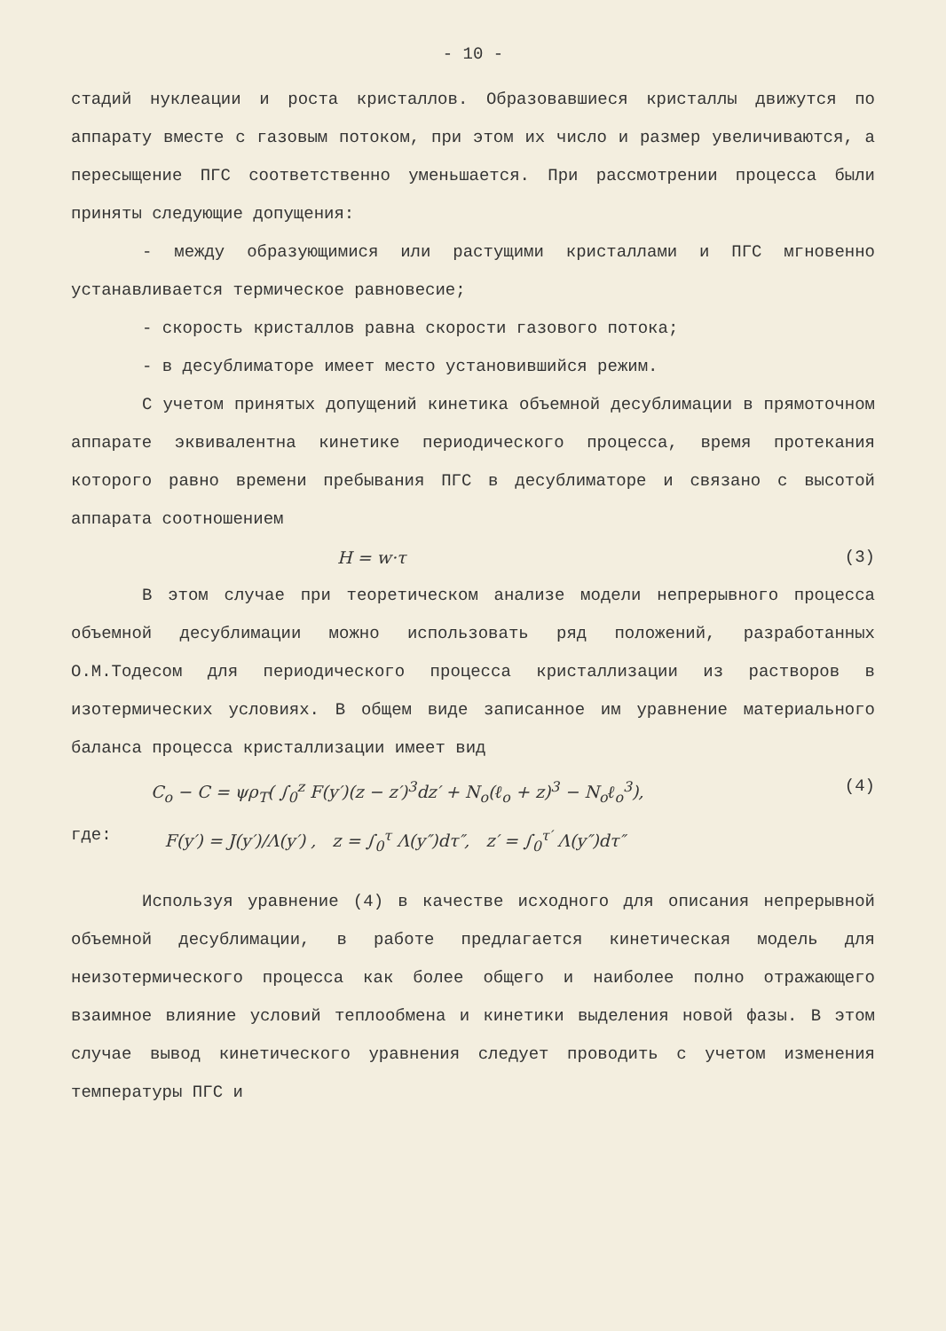- 10 -
стадий нуклеации и роста кристаллов. Образовавшиеся кристаллы движутся по аппарату вместе с газовым потоком, при этом их число и размер увеличиваются, а пересыщение ПГС соответственно уменьшается. При рассмотрении процесса были приняты следующие допущения:
- между образующимися или растущими кристаллами и ПГС мгновенно устанавливается термическое равновесие;
- скорость кристаллов равна скорости газового потока;
- в десублиматоре имеет место установившийся режим.
С учетом принятых допущений кинетика объемной десублимации в прямоточном аппарате эквивалентна кинетике периодического процесса, время протекания которого равно времени пребывания ПГС в десублиматоре и связано с высотой аппарата соотношением
H = w·τ (3)
В этом случае при теоретическом анализе модели непрерывного процесса объемной десублимации можно использовать ряд положений, разработанных О.М.Тодесом для периодического процесса кристаллизации из растворов в изотермических условиях. В общем виде записанное им уравнение материального баланса процесса кристаллизации имеет вид
C<sub>o</sub> − C = ψρ<sub>T</sub>( ∫<sub>0</sub><sup>z</sup> F(y′)(z − z′)<sup>3</sup>dz′ + N<sub>o</sub>(ℓ<sub>o</sub> + z)<sup>3</sup> − N<sub>o</sub>ℓ<sub>o</sub><sup>3</sup>), (4)
где: F(y′) = J(y′)/Λ(y′) , z = ∫<sub>0</sub><sup>τ</sup> Λ(y″)dτ″, z′ = ∫<sub>0</sub><sup>τ′</sup> Λ(y″)dτ″
Используя уравнение (4) в качестве исходного для описания непрерывной объемной десублимации, в работе предлагается кинетическая модель для неизотермического процесса как более общего и наиболее полно отражающего взаимное влияние условий теплообмена и кинетики выделения новой фазы. В этом случае вывод кинетического уравнения следует проводить с учетом изменения температуры ПГС и